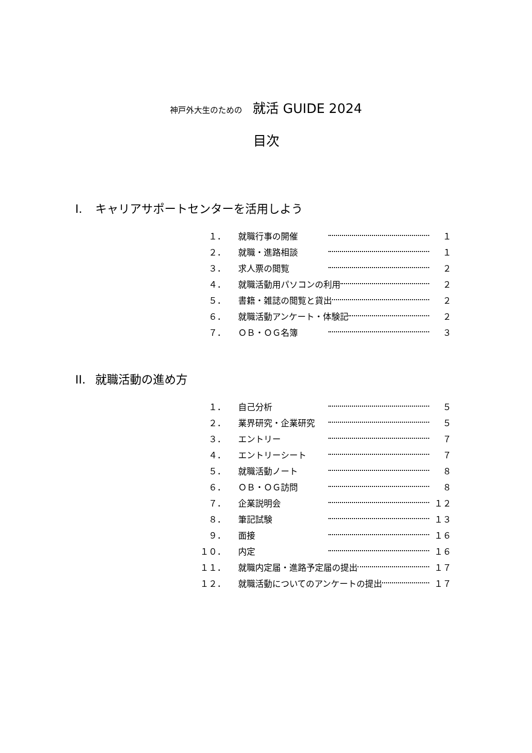神戸外大生のための 就活 GUIDE 2024
目次
I. キャリアサポートセンターを活用しよう
１． 就職行事の開催 １
２． 就職・進路相談 １
３． 求人票の閲覧 ２
４． 就職活動用パソコンの利用 ２
５． 書籍・雑誌の閲覧と貸出 ２
６． 就職活動アンケート・体験記 ２
７． ＯＢ・ＯＧ名簿 ３
II. 就職活動の進め方
１． 自己分析 ５
２． 業界研究・企業研究 ５
３． エントリー ７
４． エントリーシート ７
５． 就職活動ノート ８
６． ＯＢ・ＯＧ訪問 ８
７． 企業説明会 １２
８． 筆記試験 １３
９． 面接 １６
１０． 内定 １６
１１． 就職内定届・進路予定届の提出 １７
１２． 就職活動についてのアンケートの提出 １７